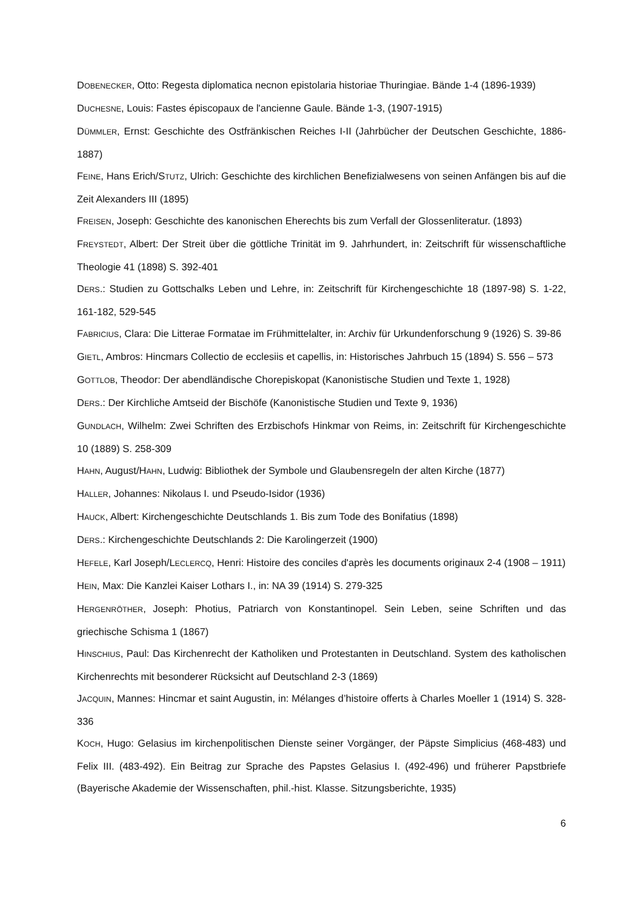DOBENECKER, Otto: Regesta diplomatica necnon epistolaria historiae Thuringiae. Bände 1-4 (1896-1939)
DUCHESNE, Louis: Fastes épiscopaux de l'ancienne Gaule. Bände 1-3, (1907-1915)
DÜMMLER, Ernst: Geschichte des Ostfränkischen Reiches I-II (Jahrbücher der Deutschen Geschichte, 1886-1887)
FEINE, Hans Erich/STUTZ, Ulrich: Geschichte des kirchlichen Benefizialwesens von seinen Anfängen bis auf die Zeit Alexanders III (1895)
FREISEN, Joseph: Geschichte des kanonischen Eherechts bis zum Verfall der Glossenliteratur. (1893)
FREYSTEDT, Albert: Der Streit über die göttliche Trinität im 9. Jahrhundert, in: Zeitschrift für wissenschaftliche Theologie 41 (1898) S. 392-401
DERS.: Studien zu Gottschalks Leben und Lehre, in: Zeitschrift für Kirchengeschichte 18 (1897-98) S. 1-22, 161-182, 529-545
FABRICIUS, Clara: Die Litterae Formatae im Frühmittelalter, in: Archiv für Urkundenforschung 9 (1926) S. 39-86
GIETL, Ambros: Hincmars Collectio de ecclesiis et capellis, in: Historisches Jahrbuch 15 (1894) S. 556 – 573
GOTTLOB, Theodor: Der abendländische Chorepiskopat (Kanonistische Studien und Texte 1, 1928)
DERS.: Der Kirchliche Amtseid der Bischöfe (Kanonistische Studien und Texte 9, 1936)
GUNDLACH, Wilhelm: Zwei Schriften des Erzbischofs Hinkmar von Reims, in: Zeitschrift für Kirchengeschichte 10 (1889) S. 258-309
HAHN, August/HAHN, Ludwig: Bibliothek der Symbole und Glaubensregeln der alten Kirche (1877)
HALLER, Johannes: Nikolaus I. und Pseudo-Isidor (1936)
HAUCK, Albert: Kirchengeschichte Deutschlands 1. Bis zum Tode des Bonifatius (1898)
DERS.: Kirchengeschichte Deutschlands 2: Die Karolingerzeit (1900)
HEFELE, Karl Joseph/LECLERCQ, Henri: Histoire des conciles d'après les documents originaux 2-4 (1908 – 1911)
HEIN, Max: Die Kanzlei Kaiser Lothars I., in: NA 39 (1914) S. 279-325
HERGENRÖTHER, Joseph: Photius, Patriarch von Konstantinopel. Sein Leben, seine Schriften und das griechische Schisma 1 (1867)
HINSCHIUS, Paul: Das Kirchenrecht der Katholiken und Protestanten in Deutschland. System des katholischen Kirchenrechts mit besonderer Rücksicht auf Deutschland 2-3 (1869)
JACQUIN, Mannes: Hincmar et saint Augustin, in: Mélanges d’histoire offerts à Charles Moeller 1 (1914) S. 328-336
KOCH, Hugo: Gelasius im kirchenpolitischen Dienste seiner Vorgänger, der Päpste Simplicius (468-483) und Felix III. (483-492). Ein Beitrag zur Sprache des Papstes Gelasius I. (492-496) und früherer Papstbriefe (Bayerische Akademie der Wissenschaften, phil.-hist. Klasse. Sitzungsberichte, 1935)
6